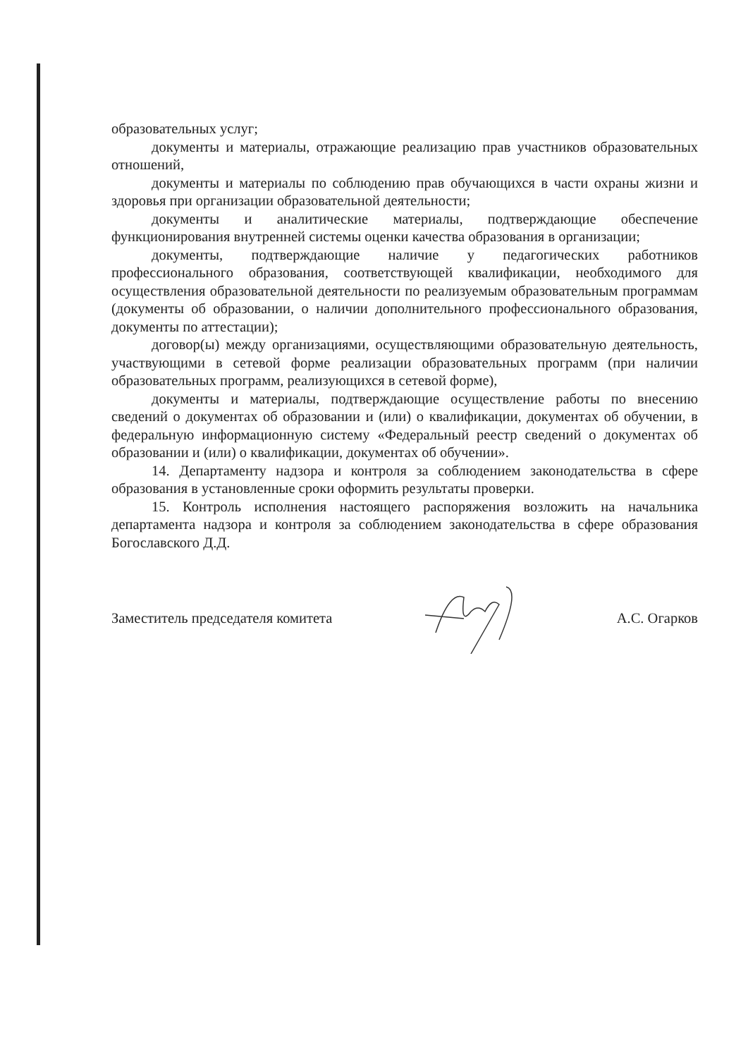образовательных услуг;
документы и материалы, отражающие реализацию прав участников образовательных отношений,
документы и материалы по соблюдению прав обучающихся в части охраны жизни и здоровья при организации образовательной деятельности;
документы и аналитические материалы, подтверждающие обеспечение функционирования внутренней системы оценки качества образования в организации;
документы, подтверждающие наличие у педагогических работников профессионального образования, соответствующей квалификации, необходимого для осуществления образовательной деятельности по реализуемым образовательным программам (документы об образовании, о наличии дополнительного профессионального образования, документы по аттестации);
договор(ы) между организациями, осуществляющими образовательную деятельность, участвующими в сетевой форме реализации образовательных программ (при наличии образовательных программ, реализующихся в сетевой форме),
документы и материалы, подтверждающие осуществление работы по внесению сведений о документах об образовании и (или) о квалификации, документах об обучении, в федеральную информационную систему «Федеральный реестр сведений о документах об образовании и (или) о квалификации, документах об обучении».
14. Департаменту надзора и контроля за соблюдением законодательства в сфере образования в установленные сроки оформить результаты проверки.
15. Контроль исполнения настоящего распоряжения возложить на начальника департамента надзора и контроля за соблюдением законодательства в сфере образования Богославского Д.Д.
Заместитель председателя комитета А.С. Огарков